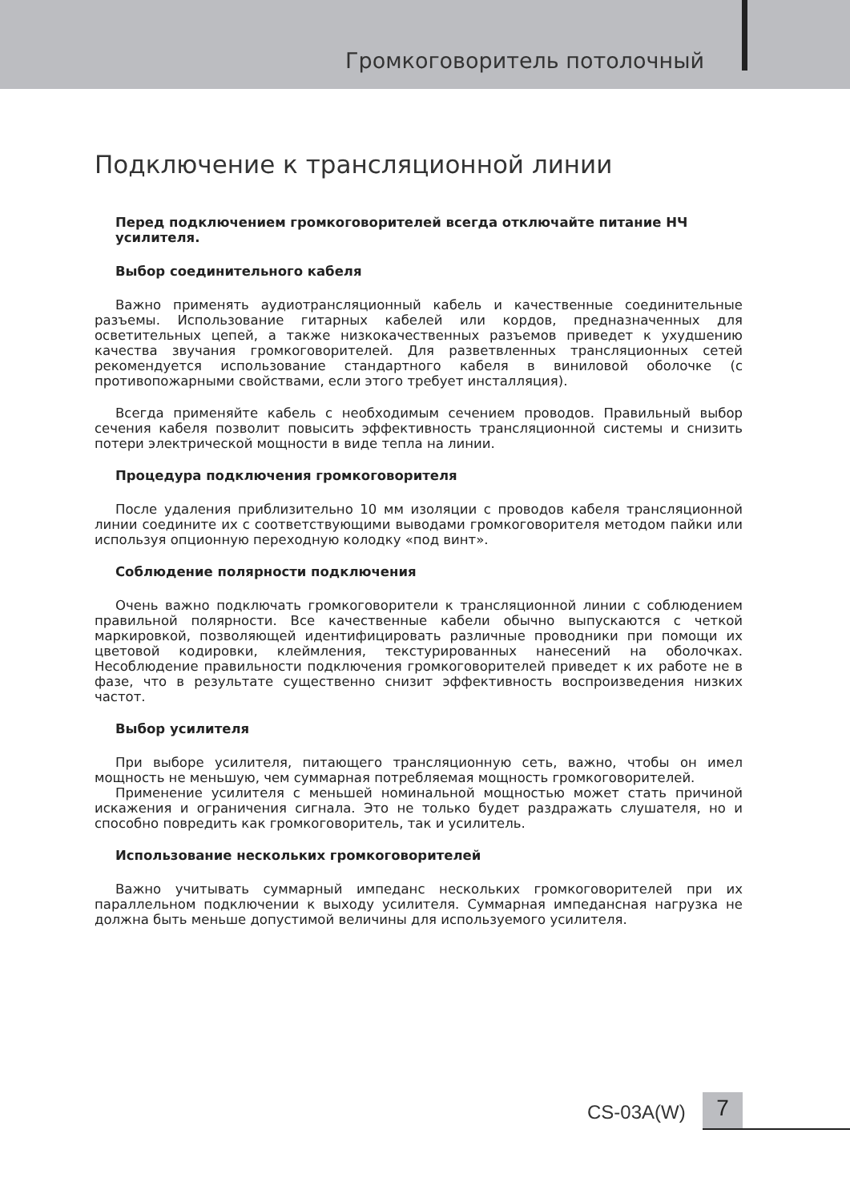Громкоговоритель потолочный
Подключение к трансляционной линии
Перед подключением громкоговорителей всегда отключайте питание НЧ усилителя.
Выбор соединительного кабеля
Важно применять аудиотрансляционный кабель и качественные соединительные разъемы. Использование гитарных кабелей или кордов, предназначенных для осветительных цепей, а также низкокачественных разъемов приведет к ухудшению качества звучания громкоговорителей. Для разветвленных трансляционных сетей рекомендуется использование стандартного кабеля в виниловой оболочке (с противопожарными свойствами, если этого требует инсталляция).
Всегда применяйте кабель с необходимым сечением проводов. Правильный выбор сечения кабеля позволит повысить эффективность трансляционной системы и снизить потери электрической мощности в виде тепла на линии.
Процедура подключения громкоговорителя
После удаления приблизительно 10 мм изоляции с проводов кабеля трансляционной линии соедините их с соответствующими выводами громкоговорителя методом пайки или используя опционную переходную колодку «под винт».
Соблюдение полярности подключения
Очень важно подключать громкоговорители к трансляционной линии с соблюдением правильной полярности. Все качественные кабели обычно выпускаются с четкой маркировкой, позволяющей идентифицировать различные проводники при помощи их цветовой кодировки, клеймления, текстурированных нанесений на оболочках. Несоблюдение правильности подключения громкоговорителей приведет к их работе не в фазе, что в результате существенно снизит эффективность воспроизведения низких частот.
Выбор усилителя
При выборе усилителя, питающего трансляционную сеть, важно, чтобы он имел мощность не меньшую, чем суммарная потребляемая мощность громкоговорителей.
Применение усилителя с меньшей номинальной мощностью может стать причиной искажения и ограничения сигнала. Это не только будет раздражать слушателя, но и способно повредить как громкоговоритель, так и усилитель.
Использование нескольких громкоговорителей
Важно учитывать суммарный импеданс нескольких громкоговорителей при их параллельном подключении к выходу усилителя. Суммарная импедансная нагрузка не должна быть меньше допустимой величины для используемого усилителя.
CS-03A(W) 7